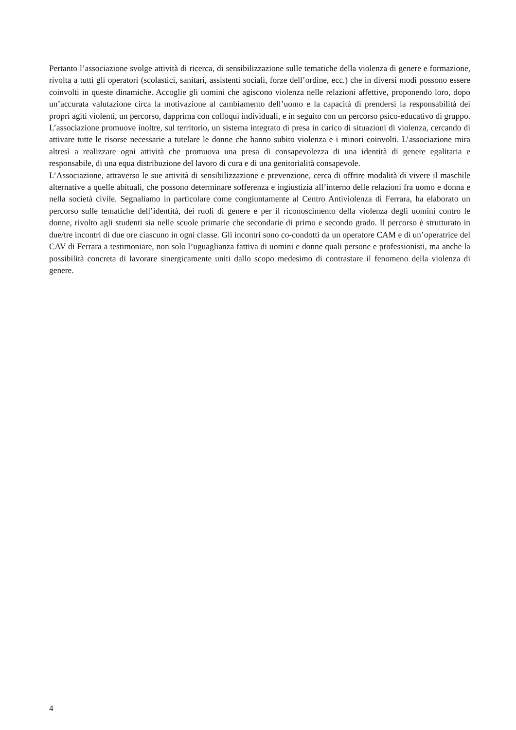Pertanto l’associazione svolge attività di ricerca, di sensibilizzazione sulle tematiche della violenza di genere e formazione, rivolta a tutti gli operatori (scolastici, sanitari, assistenti sociali, forze dell’ordine, ecc.) che in diversi modi possono essere coinvolti in queste dinamiche. Accoglie gli uomini che agiscono violenza nelle relazioni affettive, proponendo loro, dopo un’accurata valutazione circa la motivazione al cambiamento dell’uomo e la capacità di prendersi la responsabilità dei propri agiti violenti, un percorso, dapprima con colloqui individuali, e in seguito con un percorso psico-educativo di gruppo. L’associazione promuove inoltre, sul territorio, un sistema integrato di presa in carico di situazioni di violenza, cercando di attivare tutte le risorse necessarie a tutelare le donne che hanno subito violenza e i minori coinvolti. L’associazione mira altresì a realizzare ogni attività che promuova una presa di consapevolezza di una identità di genere egalitaria e responsabile, di una equa distribuzione del lavoro di cura e di una genitorialità consapevole.
L’Associazione, attraverso le sue attività di sensibilizzazione e prevenzione, cerca di offrire modalità di vivere il maschile alternative a quelle abituali, che possono determinare sofferenza e ingiustizia all’interno delle relazioni fra uomo e donna e nella società civile. Segnaliamo in particolare come congiuntamente al Centro Antiviolenza di Ferrara, ha elaborato un percorso sulle tematiche dell’identità, dei ruoli di genere e per il riconoscimento della violenza degli uomini contro le donne, rivolto agli studenti sia nelle scuole primarie che secondarie di primo e secondo grado. Il percorso è strutturato in due/tre incontri di due ore ciascuno in ogni classe. Gli incontri sono co-condotti da un operatore CAM e di un’operatrice del CAV di Ferrara a testimoniare, non solo l’uguaglianza fattiva di uomini e donne quali persone e professionisti, ma anche la possibilità concreta di lavorare sinergicamente uniti dallo scopo medesimo di contrastare il fenomeno della violenza di genere.
4